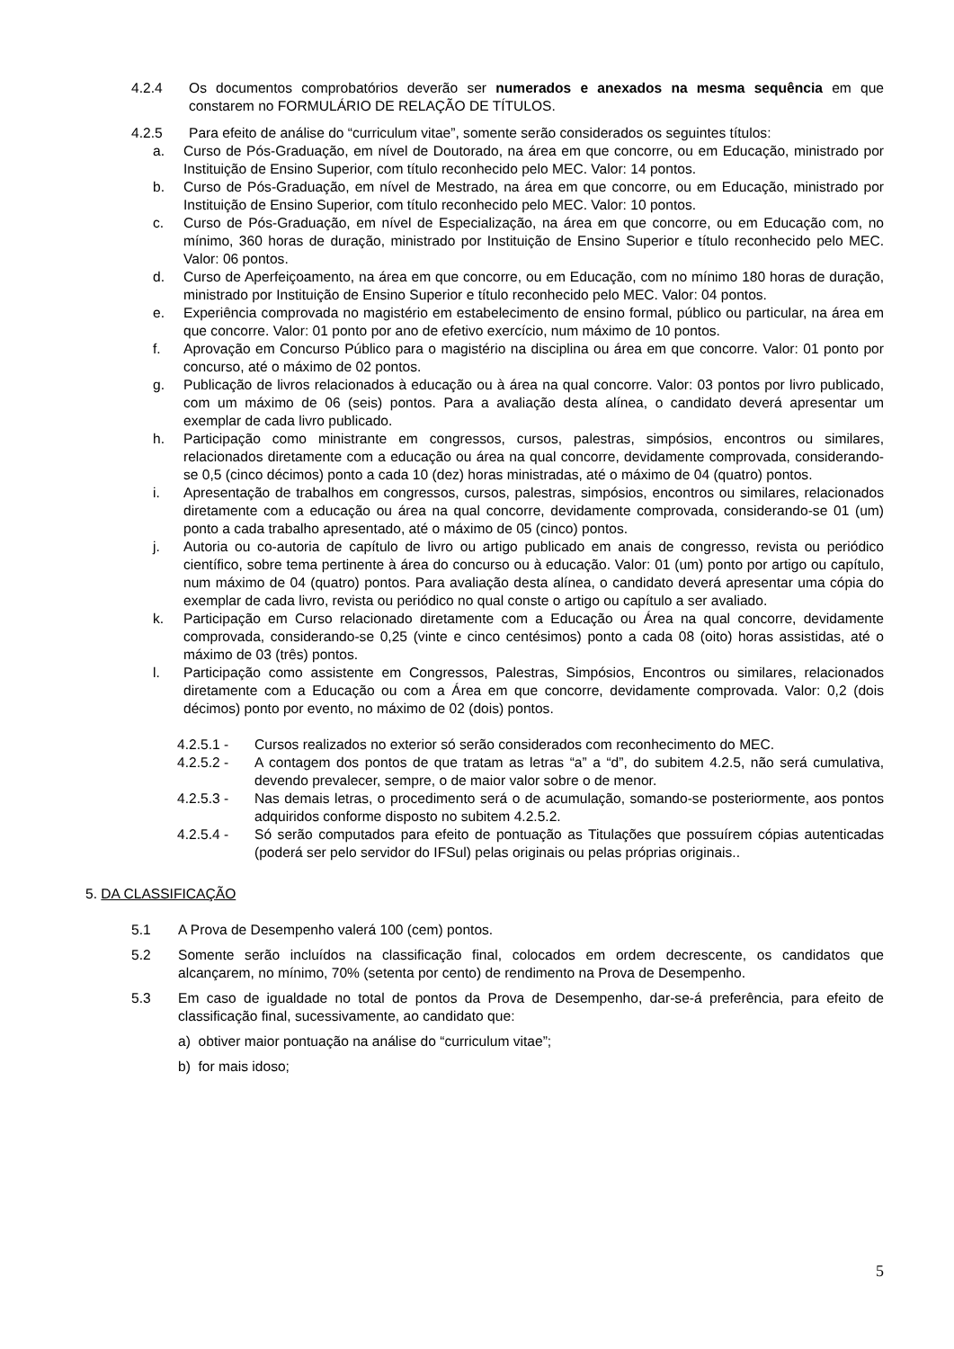4.2.4 Os documentos comprobatórios deverão ser numerados e anexados na mesma sequência em que constarem no FORMULÁRIO DE RELAÇÃO DE TÍTULOS.
4.2.5 Para efeito de análise do “curriculum vitae”, somente serão considerados os seguintes títulos:
a. Curso de Pós-Graduação, em nível de Doutorado, na área em que concorre, ou em Educação, ministrado por Instituição de Ensino Superior, com título reconhecido pelo MEC. Valor: 14 pontos.
b. Curso de Pós-Graduação, em nível de Mestrado, na área em que concorre, ou em Educação, ministrado por Instituição de Ensino Superior, com título reconhecido pelo MEC. Valor: 10 pontos.
c. Curso de Pós-Graduação, em nível de Especialização, na área em que concorre, ou em Educação com, no mínimo, 360 horas de duração, ministrado por Instituição de Ensino Superior e título reconhecido pelo MEC. Valor: 06 pontos.
d. Curso de Aperfeiçoamento, na área em que concorre, ou em Educação, com no mínimo 180 horas de duração, ministrado por Instituição de Ensino Superior e título reconhecido pelo MEC. Valor: 04 pontos.
e. Experiência comprovada no magistério em estabelecimento de ensino formal, público ou particular, na área em que concorre. Valor: 01 ponto por ano de efetivo exercício, num máximo de 10 pontos.
f. Aprovação em Concurso Público para o magistério na disciplina ou área em que concorre. Valor: 01 ponto por concurso, até o máximo de 02 pontos.
g. Publicação de livros relacionados à educação ou à área na qual concorre. Valor: 03 pontos por livro publicado, com um máximo de 06 (seis) pontos. Para a avaliação desta alínea, o candidato deverá apresentar um exemplar de cada livro publicado.
h. Participação como ministrante em congressos, cursos, palestras, simpósios, encontros ou similares, relacionados diretamente com a educação ou área na qual concorre, devidamente comprovada, considerando-se 0,5 (cinco décimos) ponto a cada 10 (dez) horas ministradas, até o máximo de 04 (quatro) pontos.
i. Apresentação de trabalhos em congressos, cursos, palestras, simpósios, encontros ou similares, relacionados diretamente com a educação ou área na qual concorre, devidamente comprovada, considerando-se 01 (um) ponto a cada trabalho apresentado, até o máximo de 05 (cinco) pontos.
j. Autoria ou co-autoria de capítulo de livro ou artigo publicado em anais de congresso, revista ou periódico científico, sobre tema pertinente à área do concurso ou à educação. Valor: 01 (um) ponto por artigo ou capítulo, num máximo de 04 (quatro) pontos. Para avaliação desta alínea, o candidato deverá apresentar uma cópia do exemplar de cada livro, revista ou periódico no qual conste o artigo ou capítulo a ser avaliado.
k. Participação em Curso relacionado diretamente com a Educação ou Área na qual concorre, devidamente comprovada, considerando-se 0,25 (vinte e cinco centésimos) ponto a cada 08 (oito) horas assistidas, até o máximo de 03 (três) pontos.
l. Participação como assistente em Congressos, Palestras, Simpósios, Encontros ou similares, relacionados diretamente com a Educação ou com a Área em que concorre, devidamente comprovada. Valor: 0,2 (dois décimos) ponto por evento, no máximo de 02 (dois) pontos.
4.2.5.1 - Cursos realizados no exterior só serão considerados com reconhecimento do MEC.
4.2.5.2 - A contagem dos pontos de que tratam as letras “a” a “d”, do subitem 4.2.5, não será cumulativa, devendo prevalecer, sempre, o de maior valor sobre o de menor.
4.2.5.3 - Nas demais letras, o procedimento será o de acumulação, somando-se posteriormente, aos pontos adquiridos conforme disposto no subitem 4.2.5.2.
4.2.5.4 - Só serão computados para efeito de pontuação as Titulações que possuírem cópias autenticadas (poderá ser pelo servidor do IFSul) pelas originais ou pelas próprias originais..
5. DA CLASSIFICAÇÃO
5.1 A Prova de Desempenho valerá 100 (cem) pontos.
5.2 Somente serão incluídos na classificação final, colocados em ordem decrescente, os candidatos que alcançarem, no mínimo, 70% (setenta por cento) de rendimento na Prova de Desempenho.
5.3 Em caso de igualdade no total de pontos da Prova de Desempenho, dar-se-á preferência, para efeito de classificação final, sucessivamente, ao candidato que:
a) obtiver maior pontuação na análise do “curriculum vitae”;
b) for mais idoso;
5